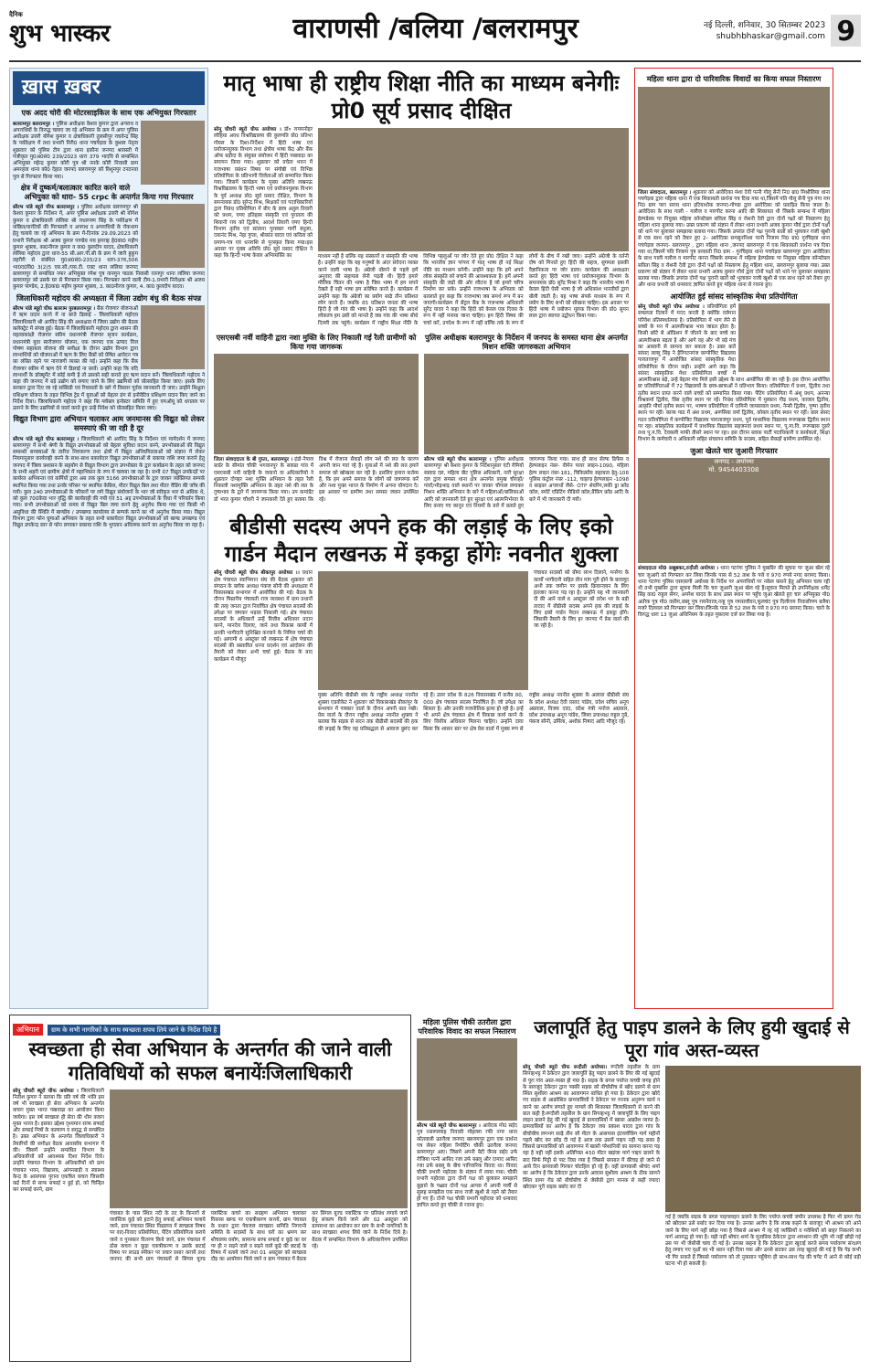दैनिक
शुभ भास्कर
वाराणसी /बलिया /बलरामपुर
नई दिल्ली, शनिवार, 30 सितम्बर 2023
shubhbhaskar@gmail.com
9
ख़ास ख़बर
एक अदद चोरी की मोटरसाइकिल के साथ एक अभियुक्त गिरफ्तार
बलरामपुर बलरामपुर । पुलिस अधीक्षक केशव कुमार द्वारा अपराध व अपराधियों के विरुद्ध चलाए जा रहे अभियान के क्रम में अपर पुलिस अधीक्षक उत्तरी योगेश कुमार व क्षेत्राधिकारी तुलसीपुर राघवेन्द्र सिंह के पर्यवेक्षण में तथा प्रभारी निरी0 थाना पचपेड़वा के कुशल नेतृत्व शुक्रवार को पुलिस टीम द्वारा थाना इकौना जनपद श्रावस्ती में पंजीकृत मु0अ0सं0 239/2023 धारा 379 भादवि से सम्बन्धित अभियुक्त महेन्द्र कुमार कोरी पुत्र श्री ननके कोरी निवासी ग्राम अमरहवा थाना को0 देहात जनपद बलरामपुर को विशुनपुर टनटनवा पुल से गिरफ्तार किया गया।
क्षेत्र में दुष्कर्म/बलात्कार कारित करने वाले अभियुक्त को धारा- 55 crpc के अन्तर्गत किया गया गिरफ्तार
सौरभ पांडे ब्यूरो चीफ बलरामपुर । पुलिस अधीक्षक बलरामपुर श्री केशव कुमार के निर्देशन में, अपर पुलिस अधीक्षक उत्तरी श्री योगेश कुमार व क्षेत्राधिकारी ललिया श्री राधारमण सिंह के पर्यवेक्षण में वांछित/वारंटियों की गिरफ्तारी व अपराध व अपराधियों के रोकथाम हेतु चलाये जा रहे अभियान के क्रम में-दिनांक 29.09.2023 को प्रभारी निरीक्षक श्री अजय कुमार पाण्डेय मय हमराह हे0का0 महीप कुमार शुक्ला, का0नीरज कुमार व का0 कुलदीप यादव, क्षेत्राधिकारी ललिया महोदय द्वारा धारा-55 सी.आर.पी.सी के क्रम में जारी हुकुम तहरीरी से संबंधित मु0अ0सं0-235/23 धारा-376,506 भा0द0वि0 3(2)5 एस.सी./एस.टी. एक्ट थाना ललिया जनपद बलरामपुर से सम्बंधित नफर अभियुक्त रमेश पुत्र नानमुन पाठक निवासी रतनपुर थाना ललिया जनपद बलरामपुर को उसके घर से गिरफ्तार किया गया। गिरफ्तार करने वाली टीम-1.प्रभारी निरीक्षक श्री अजय कुमार पाण्डेय, 2.हे0का0 महीप कुमार शुक्ला, 3. का0नीरज कुमार, 4. का0 कुलदीप यादव।
जिलाधिकारी महोदय की अध्यक्षता में जिला उद्योग बंधु की बैठक संपन्न
सौरभ पांडे ब्यूरो चीफ बलराम पुरबलरामपुर । बैंक रोजगार योजनाओं में ऋण प्रदान करने में ना बरते ढिलाई - जिलाधिकारी महोदय जिलाधिकारी श्री अरविंद सिंह की अध्यक्षता में जिला उद्योग की बैठक कलेक्ट्रेट में संपन्न हुई। बैठक में जिलाधिकारी महोदय द्वारा शासन की महत्वाकांक्षी रोजगार स्कीम प्रधानमंत्री रोजगार सृजन कार्यक्रम, प्रधानमंत्री युवा स्वरोजगार योजना, एक जनपद एक उत्पाद वित्त पोषण सहायता योजना की समीक्षा के दौरान उद्योग विभाग द्वारा लाभार्थियों को योजनाओं में ऋण के लिए बैंकों को प्रेषित आवेदन पत्र का लंबित रहने पर नाराजगी व्यक्त की गई। उन्होंने कहा कि बैंक रोजगार स्कीम में ऋण देने में ढिलाई ना बरतें। उन्होंने कहा कि यदि लाभार्थी के डॉक्यूमेंट में कोई कमी है तो उसको सही कराते हुए ऋण प्रदान करें। जिलाधिकारी महोदय ने कहा की जनपद में बड़े उद्योग को लगाए जाने के लिए उद्यमियों को प्रोत्साहित किया जाए। इसके लिए सरकार द्वारा दिए जा रहे सब्सिडी एवं रियासतों के बारे में विस्तार पूर्वक जानकारी दी जाए। उन्होंने शिक्षुता प्रशिक्षण योजना के तहत विभिन्न ट्रेड में युवाओं को बेहतर ढंग से इनोवेटिव प्रशिक्षण प्रदान किए जाने का निर्देश दिया। जिलाधिकारी महोदय ने कहा कि ग्लोबल इन्वेस्टर समिति में हुए एमओयू को धरातल पर उतरने के लिए उद्यमियों से वार्ता करते हुए उन्हें निवेश को प्रोत्साहित किया जाए।
विद्युत विभाग द्वारा अभियान चलाकर आम जनमानस की विद्युत को लेकर समस्याएं की जा रही है दूर
सौरभ पांडे ब्यूरो चीफ बलरामपुर । जिलाधिकारी श्री अरविंद सिंह के निर्देशन एवं मार्गदर्शन में जनपद बलरामपुर में सभी श्रेणी के विद्युत उपभोक्ताओं को बेहतर सुविधा प्रदान करने, उपभोक्ताओं की विद्युत सम्बन्धी समस्याओं के त्वरित निराकरण तथा क्षेत्रों में विद्युत अनियमितताओं को संज्ञान में लेकर नियमानुसार कार्यवाही करने के साथ-साथ बकायेदार विद्युत उपभोक्ताओं से बकाया राशि जमा कराने हेतु जनपद में जिला प्रशासन के सहयोग से विद्युत विभाग द्वारा उपभोक्ता के द्वार कार्यक्रम के तहत को जनपद के सभी शहरी एवं ग्रामीण क्षेत्रों में महाभियान के रूप में चलाया जा रहा है। सभी 07 विद्युत उपकेन्द्रों पर कार्यरत अभियन्ता एवं कर्मियों द्वारा अब तक कुल 5166 उपभोक्ताओं के द्वार जाकर व्यक्तिगत सम्पर्क स्थापित किया गया तथा उनके परिसर पर स्थापित केबिल, मीटर विद्युत बिल तथा मीटर रीडिंग की जाँच की गयी। कुल 240 उपभोक्ताओं के परिसरों पर लगे विद्युत संयोजनों के भार जो स्वीकृत भार से अधिक थे, को कुल 700केवा भार वृद्धि की कार्यवाही की गयी एवं 51 अद्द उपभोक्ताओं के विधा में परिवर्तन किया गया। सभी उपभोक्ताओं को समय से विद्युत बिल जमा करने हेतु अनुरोध किया गया एवं किसी भी असुविधा की स्थिति में खण्डीय / उपखण्ड कार्यालय से सम्पर्क करने का भी अनुरोध किया गया। विद्युत विभाग द्वारा फोन घुमाओं अभियान के तहत सभी बकायेदार विद्युत उपभोक्ताओं को खण्ड उपखण्ड एवं विद्युत उपकेन्द्र स्तर से फोन लगाकर बकाया राशि के भुगतान अविलम्ब करने का अनुरोध किया जा रहा है।
मातृ भाषा ही राष्ट्रीय शिक्षा नीति का माध्यम बनेगीः प्रो0 सूर्य प्रसाद दीक्षित
सोनू चौधरी ब्यूरो चीफ अयोध्या । डॉ० राममनोहर लोहिया अवध विश्वविद्यालय की कुलपति प्रो0 प्रतिभा गोयल के दिशा-निर्देशन में हिंदी भाषा एवं प्रयोजनमूलक विभाग तथा क्षेत्रीय भाषा केंद्र और बैंक ऑफ बड़ौदा के संयुक्त संयोजन में हिंदी पखवाड़ा का समापन किया गया। शुक्रवार को प्रचेता भवन में राजभाषा प्रबंधन विषय पर संगोष्ठी एवं विभिन्न प्रतियोगिता के प्रतिभागी विजेताओं को सम्मानित किया गया। जिसमें कार्यक्रम के मुख्य अतिथि लखनऊ विश्वविद्यालय के हिन्दी भाषा एवं प्रयोजनमूलक विभाग के पूर्व अध्यक्ष प्रो0 सूर्य प्रसाद दीक्षित, विभाग के समन्वयक डॉ0 सुरेन्द्र मिश्र, शिक्षकों एवं पदाधिकारियों द्वारा निबंध प्रतियोगिता में बीए के छात्र अतुल तिवारी को प्रथम, एमए इतिहास संस्कृति एवं पुरातत्व की शिवानी राय को द्वितीय, आदर्श तिवारी एमए हिन्दी विभाग तृतीय एवं सांत्वना पुरस्कार गार्गी बंधुजा, दयानंद मिश्र, नेहा गुप्ता, श्रीकांत यादव एवं कविता को प्रमाण-पत्र एवं धनराशि से पुरस्कृत किया गया।इस अवसर पर मुख्य अतिथि प्रो0 सूर्य प्रसाद दीक्षित ने कहा कि हिन्दी भाषा केवल अभिव्यक्ति का
माध्यम नहीं है बल्कि यह संस्कारों व संस्कृति की भाषा है। उन्होंने कहा कि यह मनुष्यों के अंदर संवेदना व्यक्त करने वाली भाषा है। अंग्रेजी बोलने से पहले हमें अनुवाद की सहायता लेनी पड़ती थी। हिंदी हमारे मौलिक चिंतन की भाषा है जिस भाषा में हम सपने देखते हैं वही भाषा हम संप्रेषित करते हैं। कार्यक्रम में उन्होंने कहा कि अंग्रेजी का प्रयोग साढे तीन प्रतिशत लोग करते हैं। जबकि 85 प्रतिशत जनता की भाषा हिंदी है जो गांव की भाषा है। उन्होंने कहा कि आदर्श लोकतंत्र हम उसी को मानते हैं जब गांव की भाषा सीधे दिल्ली तक पहुंचे। कार्यक्रम में राष्ट्रीय शिक्षा नीति के विभिन्न पहलुओं पर जोर देते हुए प्रो0 दीक्षित ने कहा कि भारतीय ज्ञान परंपरा में मातृ भाषा ही नई शिक्षा नीति का माध्यम बनेगी। उन्होंने कहा कि हमें अपने लोक संस्कृति को बचाने की आवश्यकता है। हमें अपनी संस्कृति की जड़ों की ओर लौटना है जो हमारे चरित्र निर्माण कर सके। उन्होंने राजभाषा के अभिप्राय को बतलाते हुए कहा कि राजभाषा जब समर्थ रूप में बन जाएगी।कार्यक्रम में सेंट्रल बैंक के राजभाषा अधिकारी सुरेंद्र यादव ने कहा कि हिंदी को केवल एक दिवस के रूप में नहीं मनाया जाना चाहिए। हम हिंदी विषय की चर्चा करें, उपदेश के रूप में नहीं बल्कि तर्क के रूप में लोगों के बीच में रखी जाए। उन्होंने अंग्रेजी के वर्तनी दोष को गिनाते हुए हिंदी की सहज, सुगमता इसकी वैज्ञानिकता पर जोर डाला। कार्यक्रम की अध्यक्षता करते हुए हिंदी भाषा एवं प्रयोजनमूलक विभाग के समन्वयक डॉ0 सुरेंद्र मिश्रा ने कहा कि भारतीय भाषा में केवल हिंदी ऐसी भाषा है जो अधिकांश भारतीयों द्वारा बोली जाती है। यह भाषा संपर्क माध्यम के रूप में प्रयोग के लिए सभी को सीखना चाहिए। इस अवसर पर हिंदी भाषा में प्रयोजन मूलक विभाग की डॉ0 सुमन लाल द्वारा स्वागत उद्बोधन किया गया।
एसएसबी नवीं वाहिनी द्वारा नशा मुक्ति के लिए निकाली गई रैली ग्रामीणों को किया गया जागरूक
जिला संवाददाता के बी गुप्ता, बलरामपुर । इंडो-नेपाल बार्डर के सीमांत चौकी भगवानपुर के सकडा गांव में एसएसबी नवीं वाहिनी के जवानो वा अधिकारियो ने शुक्रवार दोपहर नशा मुक्ति अभियान के तहत रैली निकाली नशामुक्ति अभियान के तहत नशे की लत के दुष्प्रभाव के द्वारे में जागरूक किया गया। उप कमांडेंट डॉ भरत कुमार चौधरी ने जानकारी देते हुए बताया कि विश्व में रोजाना सैकड़ों लोग नशे की लत के कारण अपनी जान गवां रहे हैं। युवाओं में नशे की लत हमारे समाज को खोखला कर रही है। इसलिए हमारा कर्तव्य है, कि हम अपने समाज के लोगों को जागरूक करें और नशा मुक्त भारत के निर्माण में अपना योगदान दे। इस अवसर पर ग्रामीण तथा समस्त जवान उपस्थित रहे।
पुलिस अधीक्षक बलरामपुर के निर्देशन में जनपद के समस्त थाना क्षेत्र अन्तर्गत मिशन शक्ति जागरुकता अभियान
सौरभ पांडे ब्यूरो चीफ बलरामपुर । पुलिस अधीक्षक बलरामपुर श्री केशव कुमार के निर्देशानुसार एंटी रोमियो स्क्वाड दल, महिला बीट पुलिस अधिकारी, नारी सुरक्षा दल द्वारा समस्त थाना क्षेत्र अन्तर्गत प्रमुख चौराहों/गांवों/भीड़भाड़ वाले स्थानों पर जाकर चौपाल लगाकर मिशन शक्ति अभियान के बारे में महिलाओं/बालिकाओं आदि को जानकारी देते हुए सुरक्षा एवं आत्मनिर्भरता के लिए बनाए गए कानून एवं नियमों के बारे में बताते हुए जागरूक किया गया। साथ ही साथ सेल्फ डिफेंस व हेल्पलाइन नंबर- वीमेन पावर लाइन-1090, महिला हेल्प लाइन नंबर-181, चिकित्सीय सहायता हेतु-108 पुलिस कंट्रोल नंबर -112, चाइल्ड हेल्पलाइन -1098 व साइबर अपराधों जैसे- OTP शेयरिंग,लकी ड्रा फ्रॉड कॉल, स्मॉर्ट एडिटिंग वीडियो कॉल,बैंकिंग फ्रॉड आदि के बारे में भी जानकारी दी गयी।
बीडीसी सदस्य अपने हक की लड़ाई के लिए इको गार्डन मैदान लखनऊ में इकट्ठा होंगेः नवनीत शुक्ला
सोनू चौधरी ब्यूरो चीफ बीकापुर अयोध्या ।। प्रधान क्षेत्र पंचायत स्वाभिमान संघ की बैठक शुक्रवार को संगठन के ब्लॉक अध्यक्ष पंकज सोनी की अध्यक्षता में विकासखंड सभागार में आयोजित की गई। बैठक के दौरान त्रिस्तरीय पंचायती राज व्यवस्था में ग्राम प्रधानों की तरह जनता द्वारा निर्वाचित क्षेत्र पंचायत सदस्यों की उपेक्षा पर जमकर भड़ास निकाली गई। क्षेत्र पंचायत सदस्यों के अधिकारों उन्हें वित्तीय अधिकार प्रदान करने, मानदेय दिलाए, जाने तथा विकास कार्यों में उनकी भागीदारी सुनिश्चित करवाने के निमित्त चर्चा की गई। आगामी 6 अक्टूबर को लखनऊ में क्षेत्र पंचायत सदस्यों की प्रस्तावित धरना प्रदर्शन एवं आंदोलन की तैयारी को लेकर अभी चर्चा हुई। बैठक के बाद कार्यक्रम में मौजूद
पंचायत सदस्यों को बीमा लाभ दिलाने, मनरेगा के कार्यों भागीदारी सहित तीन मांग पूरी होने के बावजूद अभी तक जमीन पर इसके क्रियान्वयन के लिए इंतजार करना पड़ रहा है। उन्होंने यह भी जानकारी दी की आने वाले 6 अक्टूबर को प्रदेश भर के बड़ी तादाद में बीडीसी सदस्य अपने हक की लड़ाई के लिए इको गार्डन मैदान लखनऊ में इकट्ठा होंगे। जिसकी तैयारी के लिए हर जनपद में प्रेस वार्ता की जा रही है।
मुख्य अतिथि बीडीसी संघ के राष्ट्रीय अध्यक्ष नवनीत शुक्ला एडवोकेट ने शुक्रवार को विकासखंड बीकापुर के सभागार में पत्रकार वार्ता के दौरान अपनी बात रखी। प्रेस वार्ता के दौरान राष्ट्रीय अध्यक्ष नवनीत शुक्ला ने बताया कि सड़क से सदन तक बीडीसी सदस्यों की हक की लड़ाई के लिए वह प्रतिबद्धता से आवाज बुलंद कर रहे हैं। उत्तर प्रदेश के 826 विकासखंड में करीब 80, 000 क्षेत्र पंचायत सदस्य निर्वाचित हैं। जो उपेक्षा का शिकार है। और उनकी राजनीतिक हत्या हो रही है। इन्हें भी अपने क्षेत्र पंचायत क्षेत्र में विकास कार्य करने के लिए वित्तीय अधिकार मिलना चाहिए। उन्होंने दावा किया कि शासन स्तर पर क्षेत्र प्रेस वार्ता में मुख्य रूप से राष्ट्रीय अध्यक्ष नवनीत शुक्ला के अलावा बीडीसी संघ के प्रदेश अध्यक्ष देवी प्रसाद पांडेय, प्रदेश सचिव अनूप अग्रवाल, विजय दादा, प्रदेश मंत्री मनोज अग्रवाल, प्रदेश उपाध्यक्ष अनूप पांडेय, जिला उपाध्यक्ष राहुल दुबे, पंकज सोनी, उर्मिला, अशोक निषाद आदि मौजूद रहे।
महिला थाना द्वारा दो पारिवारिक विवादों का किया सफल निस्तारण
जिला संवादाता, बलरामपुर । शुक्रवार को आवेदिका मंशा देवी पत्नी गोलू सैनी नि0 ग्रा0 मिश्रौलिया थाना पचपेड़वा द्वारा महिला थाना में एक शिकायती प्रार्थना पत्र दिया गया था,जिसमें पति गोलू सैनी पुत्र गंगा राम नि0 ग्राम पारा सराय थाना इटियाथोक जनपद-गोण्डा द्वारा आवेदिका को प्रताड़ित किया जाता है। आवेदिका के साथ गाली - गलौज व मारपीट करना आदि की शिकायत थी जिसके सम्बन्ध में महिला हेल्पडेस्क पर नियुक्त महिला कॉन्स्टेबल सविता सिंह व रोशनी देवी द्वारा दोनों पक्षों को निस्तारण हेतु महिला थाना बुलाया गया। उक्त प्रकरण को संज्ञान में लेकर थाना प्रभारी अजय कुमार मौर्य द्वारा दोनों पक्षों को थाने पर बुलाकर समझाया बताया गया। जिसके उपरांत दोनों पक्ष पुरानी बातों को भुलाकर राजी खुशी से एक साथ रहने को तैयार हुए 2- आवेदिका समसुननिशा पत्नी निजाम नि0 ग्रा0 गुरचिहवा थाना पचपेड़वा जनपद- बलरामपुर , द्वारा महिला थाना ,जनपद बलरामपुर में एक शिकायती प्रार्थना पत्र दिया गया था,जिसमें पति निजाम पुत्र बरसाती नि0 ग्राम - गुरचिहवा थाना पचपेड़वा बलरामपुर द्वारा आवेदिका के साथ गाली गलौज व मारपीट करना जिसके सम्बन्ध में महिला हेल्पडेस्क पर नियुक्त महिला कॉन्स्टेबल सविता सिंह व रोशनी देवी द्वारा दोनों पक्षों को निस्तारण हेतु महिला थाना, बलरामपुर बुलाया गया। उक्त प्रकरण को संज्ञान में लेकर थाना प्रभारी अजय कुमार मौर्य द्वारा दोनों पक्षों को थाने पर बुलाकर समझाया बताया गया। जिसके उपरांत दोनों पक्ष पुरानी बातों को भुलाकर राजी खुशी से एक साथ रहने को तैयार हुए और थाना प्रभारी को धन्यवाद ज्ञापित करते हुए महिला थाना से रवाना हुए।
आयोजित हुई सांसद सांस्कृतिक मेधा प्रतियोगिता
सोनू चौधरी ब्यूरो चीफ अयोध्या । प्रतियोगिता हमें सफलता दिलाने में मदद करती है क्योंकि वर्तमान परिवेश प्रतिस्पर्धात्मक है। प्रतियोगिता में भाग लेने से बच्चों के मन में आत्मविश्वास भाव जाग्रत होता है। किसी छोटे से ऑडिशन में जीतने के बाद बच्चे का आत्मविश्वास बढ़ता है और आगे वह और भी बड़े मंच का आसानी से सामना कर सकता है। उक्त बातें सांसद लल्लू सिंह ने हैरिंगटनगंज कम्पोजिट विद्यालय पाराताजपुर में आयोजित सांसद सांस्कृतिक मेधा प्रतियोगिता के दौरान कही। उन्होंने आगे कहा कि सांसद सांस्कृतिक मेधा प्रतियोगिता बच्चों में आत्मविश्वास बढ़े, उन्हे बेहतर मंच मिले इसी उद्देश्य के साथ आयोजित की जा रही है। इस दौरान आयोजित छः प्रतियोगिताओं में 72 विद्यालयों के छात्र-छात्राओं ने प्रतिभाग किया। प्रतियोगिता में प्रथम, द्वितीय तथा तृतीय स्थान प्राप्त करने वाले बच्चों को सम्मानित किया गया। पेंटिंग प्रतियोगिता में अंशु प्रथम, अनन्या विश्वकर्मा द्वितीय, प्रिंस तृतीय स्थान पर रहें। निबंध प्रतियोगिता में मुस्कान गौड़ प्रथम, काजल द्वितीय, आकृति मौर्या तृतीय स्थान पर, भाषण प्रतियोगिता में दामिनी जायसवाल प्रथम, नैन्सी द्वितीय, पुष्पा तृतीय स्थान पर रहीं। काव्य पाठ में अंश प्रथम, अरूसिया वर्मा द्वितीय, कोयल तृतीय स्थान पर रहीं। बाल संसद गठन प्रतियोगिता में कम्पोजिट विद्यालय पाराताजपुर प्रथम, पूर्व माध्यमिक विद्यालय रूरूखास द्वितीय स्थान पर रहा। सांस्कृतिक कार्यक्रमों में प्राथमिक विद्यालय सहजनवां प्रथम स्थान पर, पू.मा.वि. रूरूखास दूसरे तथा पू.म.वि. देवकली माफी तीसरे स्थान पर रहा। इस दौरान ब्लाक पार्टी पदाधिकारी व कार्यकर्ता, शिक्षा विभाग के कर्मचारी व अधिकारी सहित संचालन समिति के सदस्य, सहित सैकड़ों ग्रामीण उपस्थित रहे।
जुआ खेलते चार जुआरी गिरफ्तार
जनपद - अयोध्या
मो. 9454403308
संवाददाता मो0 अबूबकर,रुदौली अयोध्या । थाना पटरंगा पुलिस ने मुखबिर की सूचना पर जुआ खेल रहे चार जुआरी को गिरफ्तार कर लिया जिनके पास से 52 ताश के पत्ते व 970 रुपये नगद बरामद किया। थाना पटरंगा पुलिस एसएसपी अयोध्या के निर्देश पर अपराधियों पर नकेल कसने हेतु अभियान चला रही थी तभी मुखबिर द्वारा सूचना मिली कि चार जुआरी जुआ खेल रहे हैं।सूचना मिलते ही उपनिरीक्षक धर्मेद्र सिंह का0 राहुल सेंगर, अमरेश यादव के साथ उक्त स्थान पर पहुँच जुआ खेलते हुए चार अभियुक्त मो0 अतीक पुत्र मो0 वसीम,बब्लू पुत्र रामनेवाज,नन्हू पुत्र रामसजीवन,फूलचंद पुत्र दिलीराम निवासीगण बलैया मजरे दिलवल को गिरफ्तार कर लिया।जिनके पास से 52 ताश के पत्ते व 970 रु0 बरामद किया। चारो के विरुद्ध धारा 13 जुआ अधिनियम के तहत मुकदमा दर्ज कर लिया गया है।
अभियान ग्राम के सभी नागरिकों के साथ स्वच्छता शपथ लिये जाने के निर्देश दिये है
स्वच्छता ही सेवा अभियान के अन्तर्गत की जाने वाली गतिविधियों को सफल बनायेंःजिलाधिकारी
सोनू चौधरी ब्यूरो चीफ अयोध्या । जिलाधिकारी नितीश कुमार ने बताया कि प्रति वर्ष की भांति इस वर्ष भी स्वच्छता ही सेवा अभियान के अन्तर्गत कचरा मुक्त भारत पखवाड़ा का आयोजन किया जायेगा। इस वर्ष स्वच्छता ही सेवा की थीम कचरा मुक्त भारत है। इसका उद्देश्य दृश्यमान साफ सफाई और सफाई मित्रों के कल्याण व समृद्ध से सम्बंधित है। उक्त अभियान के अन्तर्गत जिलाधिकारी ने तैयारियों की समीक्षा बैठक आवासीय सभागार में की। जिसमें उन्होंने सम्बंधित विभाग के अधिकारियों को आवश्यक दिशा निर्देश दिये। उन्होंने पंचायत विभाग के अधिकारियों को ग्राम पंचायत भवन, विद्यालय, आंगनबाड़ी व स्वास्थ्य केन्द्र के आसपास पुराना एकत्रित कचरा जिसकी कई दिनों से साफ सफाई न हुई हो, को चिन्हित कर सफाई करने, ग्राम
पंचायत के पास स्थित नदी के तट के किनारों से प्लास्टिक कूड़े को हटाने हेतु सफाई अभियान चलाये जाने, ग्राम पंचायत स्थित विद्यालय में स्वच्छता विषय पर वाद-विवाद प्रतियोगिता, पेंटिंग प्रतियोगिता कराये जाने व पुरस्कार वितरण किये जाने, ग्राम पंचायत में ठोस कचरा व कूड़ा एकत्रीकरण व उसके छटाई विषय पर लाउड स्पीकर पर प्रचार प्रसार करायें तथा जनपद की सभी ग्राम पंचायतों से सिंगल यूज्ड प्लास्टिक कचरे का सग्रहण अभियान चलाकर विकास खण्ड पर एकत्रीकरण करायें, ग्राम पंचायत के प्रधान द्वारा पेयजल स्वच्छता समिति निगरानी समिति के सदस्यों के साथ घरों का भ्रमण कर शौचालय प्रयोग, सामान्य साफ सफाई व कूड़े का घर पर ही न सड़ने वाले व सड़ने वाले कूड़े की छटाई के विषय में बताये जाने तथा 01 अक्टूबर को स्वच्छता दौड़ का आयोजन किये जाने व ग्राम पंचायत में बैठक कर सिंगल यूज्ड प्लास्टिक पर प्रतिबंध लगाये जाने हेतु संकल्प किये जाने और 02 अक्टूबर को ग्रामसभा का आयोजन कर ग्राम के सभी नागरिकों के साथ स्वच्छता शपथ लिये जाने के निर्देश दिये है। बैठक में सम्बन्धित विभाग के अधिकारीगण उपस्थित रहे।
महिला पुलिस चौकी उतरौला द्वारा परिवारिक विवाद का सफल निस्तारण
सौरभ पांडे ब्यूरो चीफ बलरामपुर । आवेदक मो0 सईद पुत्र नसरूल्लाह निवासी मोहल्ला रफी नगर थाना कोतवाली उतरौला जनपद बलरामपुर द्वारा एक प्रार्थना पत्र लेकर महिला रिपोर्टिंग चौकी उतरौला जनपद बलरामपुर आए। जिसमे अपनी बेटी जैनब सईद उर्फ रोजिया पत्नी आबिद रजा उर्फ बबलू और दामाद आबिद रजा उर्फ बबलू के बीच पारिवारिक विवाद था। विवाद चौकी प्रभारी महोदया के संज्ञान में लाया गया। चौकी प्रभारी महोदया द्वारा दोनों पक्ष को बुलाकर समझाने बुझाने के पश्चात दोनों पक्ष आपस में अपनी मर्जी से सुलह समझौता एक साथ राजी खुशी से रहने को तैयार हो गए हैं। दोनो पक्ष चौकी प्रभारी महोदया को धन्यवाद ज्ञापित करते हुए चौकी से रवाना हुए।
जलापूर्ति हेतु पाइप डालने के लिए हुयी खुदाई से पूरा गांव अस्त-व्यस्त
सोनू चौधरी ब्यूरो चीफ रूदौली अयोध्या। रूदौली तहसील के ग्राम सिपाहभट्ट में ठेकेदार द्वारा जलापूर्ति हेतु पाइप डालने के लिए की गई खुदाई से पूरा गांव अस्त-व्यस्त हो गया है। सड़क के बगल पर्याप्त कच्ची जगह होने के बावजूद ठेकेदार द्वारा पक्की सड़क को बीचोबीच से खोद डालने से ग्राम स्थित सुशीला आश्रम का आवागमन बाधित हो गया है। ठेकेदार द्वारा खोदे गए सड़क से आक्रोशित ग्रामवासियों ने ठेकेदार पर मानक अनुरूप कार्य न करने का आरोप लगाते हुए मामले की शिकायत जिलाधिकारी से करने की बात कही है।रूदौली तहसील के ग्राम सिपाहभट्ट में जलापूर्ति के लिए पाइप लाइन डालने हेतु की गई खुदाई से ग्रामवासियों में खासा आक्रोश व्याप्त है। ग्रामवासियों का आरोप है कि ठेकेदार जय प्रकाश यादव द्वारा गांव के बीचोबीच लगभग साढ़े तीन सौ मीटर के आसपास इंटरलॉकिंग मार्ग महीनों पहले खोद कर छोड़ दी गई है आज तक उसमें पाइप नहीं पड़ सका है जिससे ग्रामवासियों को आवागमन में खासी परेशानियों का सामना करना पड़ रहा है यही नहीं इसके अतिरिक्त 450 मीटर खड़ंजा मार्ग पाइप डालने के बाद सिर्फ मिट्टी से पाट दिया गया है जिससे बरसात में कीचड़ हो जाने से आये दिन ग्रामवासी गिरकर चोटहिल हो रहे हैं। वहीं ग्रामवासी श्रीचंद शर्मा का आरोप है कि ठेकेदार द्वारा उनके आवास सुशीला आश्रम के ठीक सामने स्थित डामर रोड को बीचोबीच से जेसीबी द्वारा मानक से कहीं ज्यादा खोदकर पूरी सड़क बर्बाद कर दी
गई है जबकि सड़क के बगल पाइपलाइन डालने के लिए पर्याप्त कच्ची जमीन उपलब्ध है फिर भी डामर रोड को खोदकर उसे बर्बाद कर दिया गया है। उनका आरोप है कि लाख कहने के बावजूद भी आश्रम को आने जाने के लिए मार्ग नहीं छोड़ा गया है जिससे आश्रम में रह रहे व्यक्तियों व मवेशियों को बाहर निकलने का मार्ग अवरुद्ध हो गया है। यही नहीं श्रीचंद शर्मा के मुताबिक ठेकेदार द्वारा शमशान की भूमि भी नहीं छोड़ी गई उस पर भी जेसीबी चला दी गई है। उनका कहना है कि ठेकेदार द्वारा खुदाई करते समय पर्यावरण संरक्षण हेतु लगाए गए वृक्षों का भी ध्यान नहीं दिया गया और उनसे सटकर उस तरह खुदाई की गई है कि पेड़ कभी भी गिर सकते हैं जिससे पर्यावरण को तो नुकसान पहुँचेगा ही साथ-साथ पेड़ की चपेट में आने से कोई बड़ी घटना भी हो सकती है।